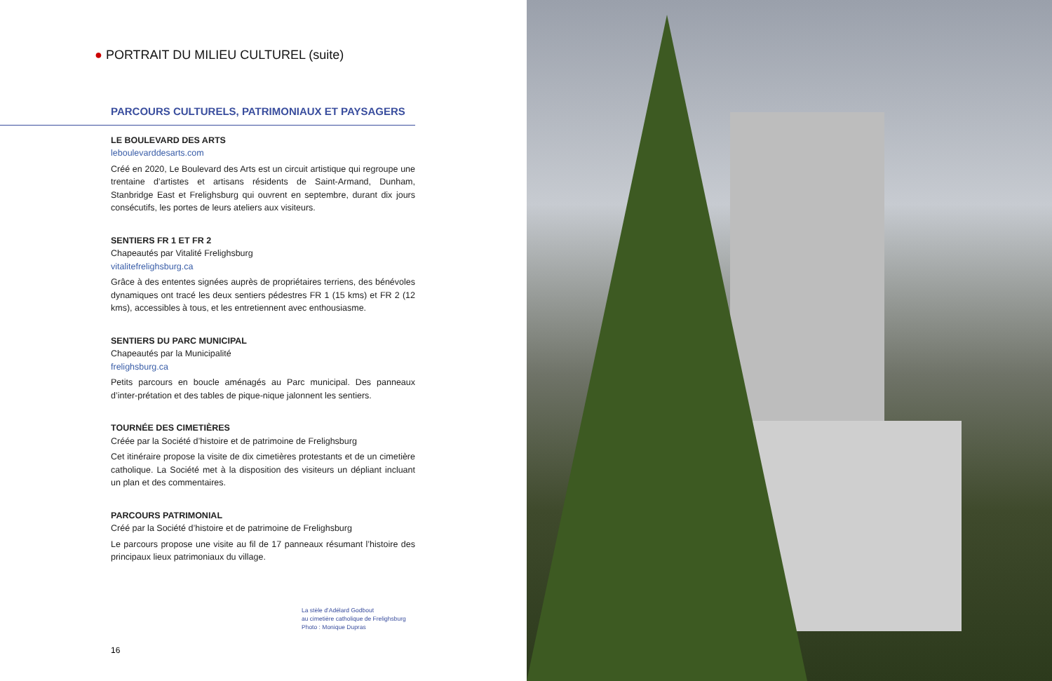● PORTRAIT DU MILIEU CULTUREL (suite)
PARCOURS CULTURELS, PATRIMONIAUX ET PAYSAGERS
LE BOULEVARD DES ARTS
leboulevarddesarts.com
Créé en 2020, Le Boulevard des Arts est un circuit artistique qui regroupe une trentaine d’artistes et artisans résidents de Saint-Armand, Dunham, Stanbridge East et Frelighsburg qui ouvrent en septembre, durant dix jours consécutifs, les portes de leurs ateliers aux visiteurs.
SENTIERS FR 1 ET FR 2
Chapeautés par Vitalité Frelighsburg
vitalitefrelighsburg.ca
Grâce à des ententes signées auprès de propriétaires terriens, des bénévoles dynamiques ont tracé les deux sentiers pédestres FR 1 (15 kms) et FR 2 (12 kms), accessibles à tous, et les entretiennent avec enthousiasme.
SENTIERS DU PARC MUNICIPAL
Chapeautés par la Municipalité
frelighsburg.ca
Petits parcours en boucle aménagés au Parc municipal. Des panneaux d’inter-prétation et des tables de pique-nique jalonnent les sentiers.
TOURNÉE DES CIMETIÈRES
Créée par la Société d’histoire et de patrimoine de Frelighsburg
Cet itinéraire propose la visite de dix cimetières protestants et de un cimetière catholique. La Société met à la disposition des visiteurs un dépliant incluant un plan et des commentaires.
PARCOURS PATRIMONIAL
Créé par la Société d’histoire et de patrimoine de Frelighsburg
Le parcours propose une visite au fil de 17 panneaux résumant l’histoire des principaux lieux patrimoniaux du village.
La stèle d’Adélard Godbout
au cimetière catholique de Frelighsburg
Photo : Monique Dupras
16